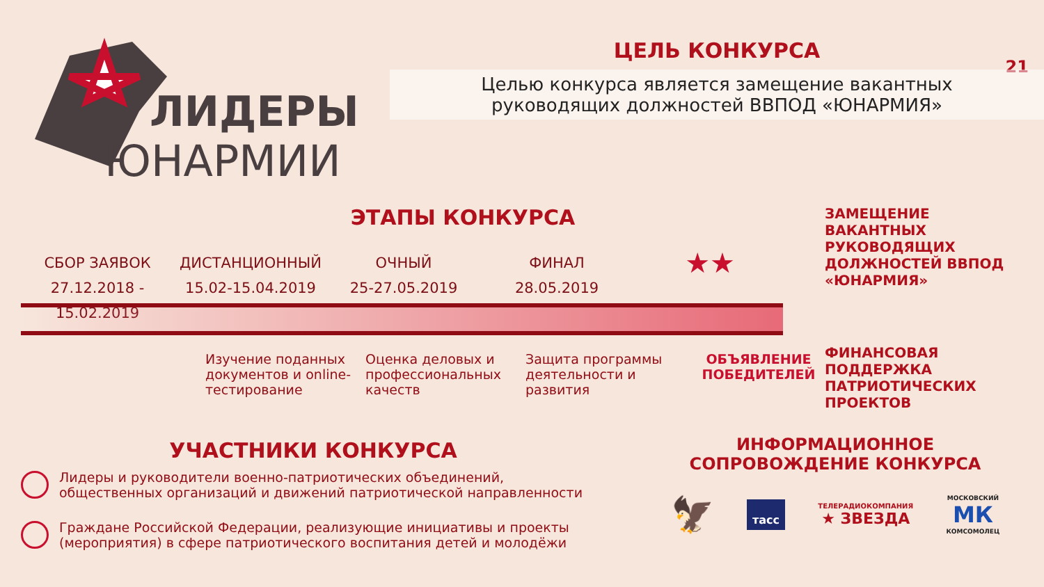ЛИДЕРЫ
ЮНАРМИИ
21
ЦЕЛЬ КОНКУРСА
Целью конкурса является замещение вакантных
руководящих должностей ВВПОД «ЮНАРМИЯ»
ЭТАПЫ КОНКУРСА
СБОР ЗАЯВОК
27.12.2018 - 15.02.2019
ДИСТАНЦИОННЫЙ
15.02-15.04.2019
ОЧНЫЙ
25-27.05.2019
ФИНАЛ
28.05.2019
★★
Изучение поданных документов и online-тестирование
Оценка деловых и профессиональных качеств
Защита программы деятельности и развития
ОБЪЯВЛЕНИЕ ПОБЕДИТЕЛЕЙ
ЗАМЕЩЕНИЕ ВАКАНТНЫХ РУКОВОДЯЩИХ ДОЛЖНОСТЕЙ ВВПОД «ЮНАРМИЯ»
ФИНАНСОВАЯ ПОДДЕРЖКА ПАТРИОТИЧЕСКИХ ПРОЕКТОВ
УЧАСТНИКИ КОНКУРСА
Лидеры и руководители военно-патриотических объединений, общественных организаций и движений патриотической направленности
Граждане Российской Федерации, реализующие инициативы и проекты (мероприятия) в сфере патриотического воспитания детей и молодёжи
ИНФОРМАЦИОННОЕ СОПРОВОЖДЕНИЕ КОНКУРСА
🦅 тасс ТЕЛЕРАДИОКОМПАНИЯ
★ ЗВЕЗДА МОСКОВСКИЙ
МК
КОМСОМОЛЕЦ